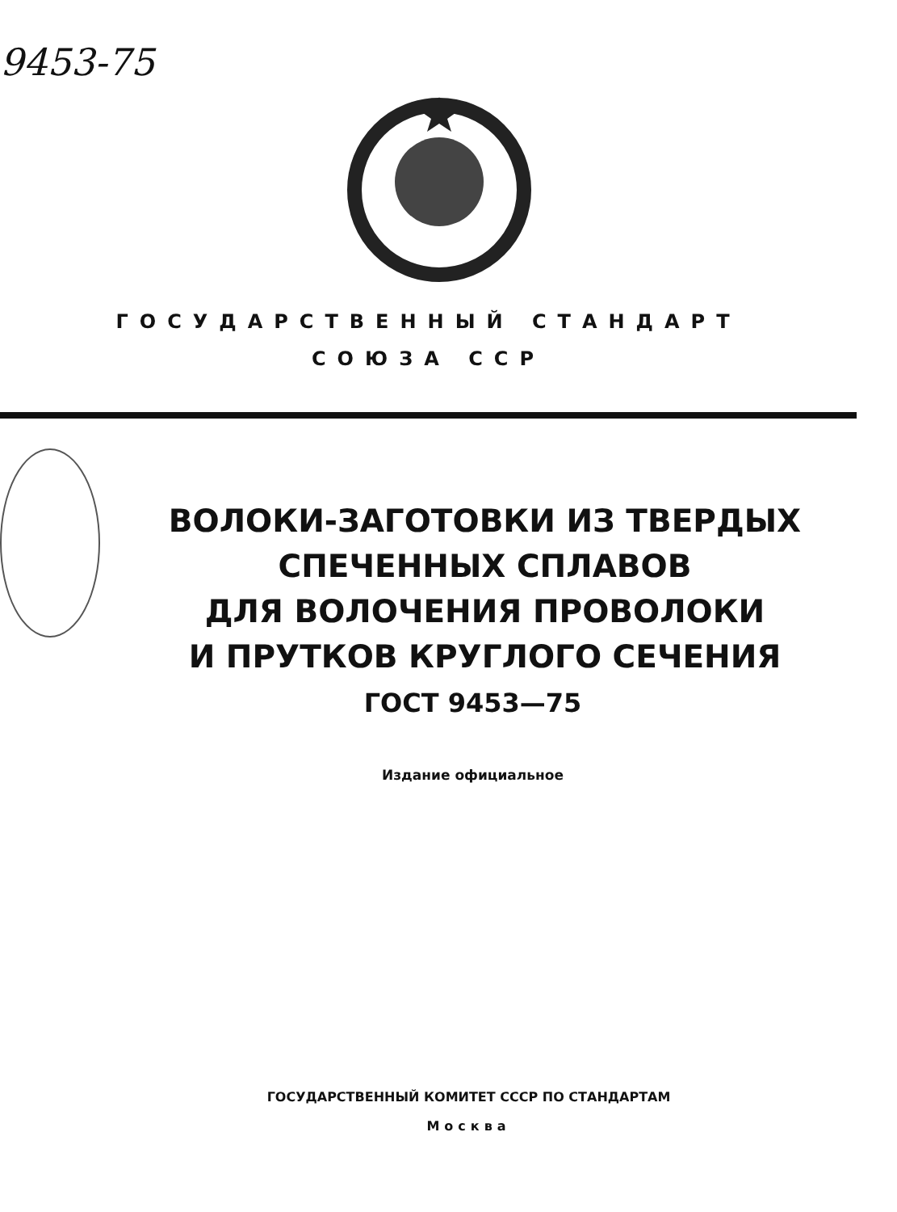9453-75
ГОСУДАРСТВЕННЫЙ СТАНДАРТ
СОЮЗА ССР
ВОЛОКИ-ЗАГОТОВКИ ИЗ ТВЕРДЫХ
СПЕЧЕННЫХ СПЛАВОВ
ДЛЯ ВОЛОЧЕНИЯ ПРОВОЛОКИ
И ПРУТКОВ КРУГЛОГО СЕЧЕНИЯ
ГОСТ 9453—75
Издание официальное
ГОСУДАРСТВЕННЫЙ КОМИТЕТ СССР ПО СТАНДАРТАМ
Москва